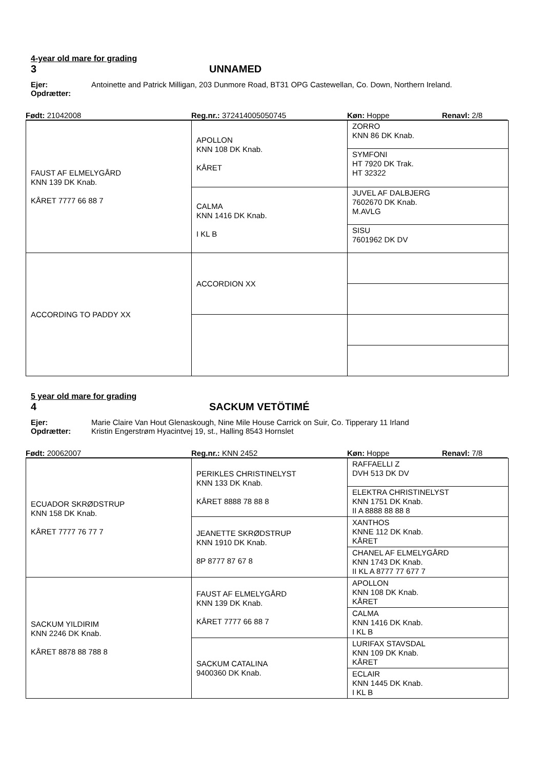4-year old mare for grading
3 UNNAMED
Ejer: Antoinette and Patrick Milligan, 203 Dunmore Road, BT31 OPG Castewellan, Co. Down, Northern Ireland. Opdrætter:
Født: 21042008 Reg.nr.: 372414005050745 Køn: Hoppe Renavl: 2/8
| FAUST AF ELMELYGÅRD KNN 139 DK Knab. KÅRET 7777 66 88 7 | APOLLON KNN 108 DK Knab. KÅRET | ZORRO KNN 86 DK Knab. |
| | | SYMFONI HT 7920 DK Trak. HT 32322 |
| | CALMA KNN 1416 DK Knab. I KL B | JUVEL AF DALBJERG 7602670 DK Knab. M.AVLG |
| | | SISU 7601962 DK DV |
| ACCORDING TO PADDY XX | ACCORDION XX | |
5 year old mare for grading
4 SACKUM VETÖTIMÉ
Ejer: Marie Claire Van Hout Glenaskough, Nine Mile House Carrick on Suir, Co. Tipperary 11 Irland Opdrætter: Kristin Engerstrøm Hyacintvej 19, st., Halling 8543 Hornslet
Født: 20062007 Reg.nr.: KNN 2452 Køn: Hoppe Renavl: 7/8
| ECUADOR SKRØDSTRUP KNN 158 DK Knab. KÅRET 7777 76 77 7 | PERIKLES CHRISTINELYST KNN 133 DK Knab. KÅRET 8888 78 88 8 | RAFFAELLI Z DVH 513 DK DV |
| | | ELEKTRA CHRISTINELYST KNN 1751 DK Knab. II A 8888 88 88 8 |
| | JEANETTE SKRØDSTRUP KNN 1910 DK Knab. 8P 8777 87 67 8 | XANTHOS KNNE 112 DK Knab. KÅRET |
| | | CHANEL AF ELMELYGÅRD KNN 1743 DK Knab. II KL A 8777 77 677 7 |
| SACKUM YILDIRIM KNN 2246 DK Knab. KÅRET 8878 88 788 8 | FAUST AF ELMELYGÅRD KNN 139 DK Knab. KÅRET 7777 66 88 7 | APOLLON KNN 108 DK Knab. KÅRET |
| | | CALMA KNN 1416 DK Knab. I KL B |
| | SACKUM CATALINA 9400360 DK Knab. | LURIFAX STAVSDAL KNN 109 DK Knab. KÅRET |
| | | ECLAIR KNN 1445 DK Knab. I KL B |